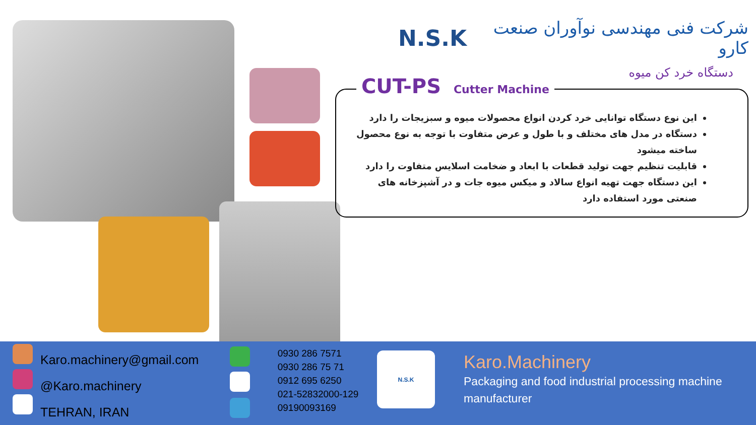N.S.K شرکت فنی مهندسی نوآوران صنعت کارو
دستگاه خرد کن میوه
CUT-PS Cutter Machine
این نوع دستگاه توانایی خرد کردن انواع محصولات میوه و سبزیجات را دارد
دستگاه در مدل های مختلف و با طول و عرض متفاوت با توجه به نوع محصول ساخته میشود
قابلیت تنظیم جهت تولید قطعات با ابعاد و ضخامت اسلایس متفاوت را دارد
این دستگاه جهت تهیه انواع سالاد و میکس میوه جات و در آشپزخانه های صنعتی مورد استفاده دارد
Karo.machinery@gmail.com
@Karo.machinery
TEHRAN, IRAN
0930 286 7571
0930 286 75 71
0912 695 6250
021-52832000-129
09190093169
N.S.K
Karo.Machinery
Packaging and food industrial processing machine manufacturer